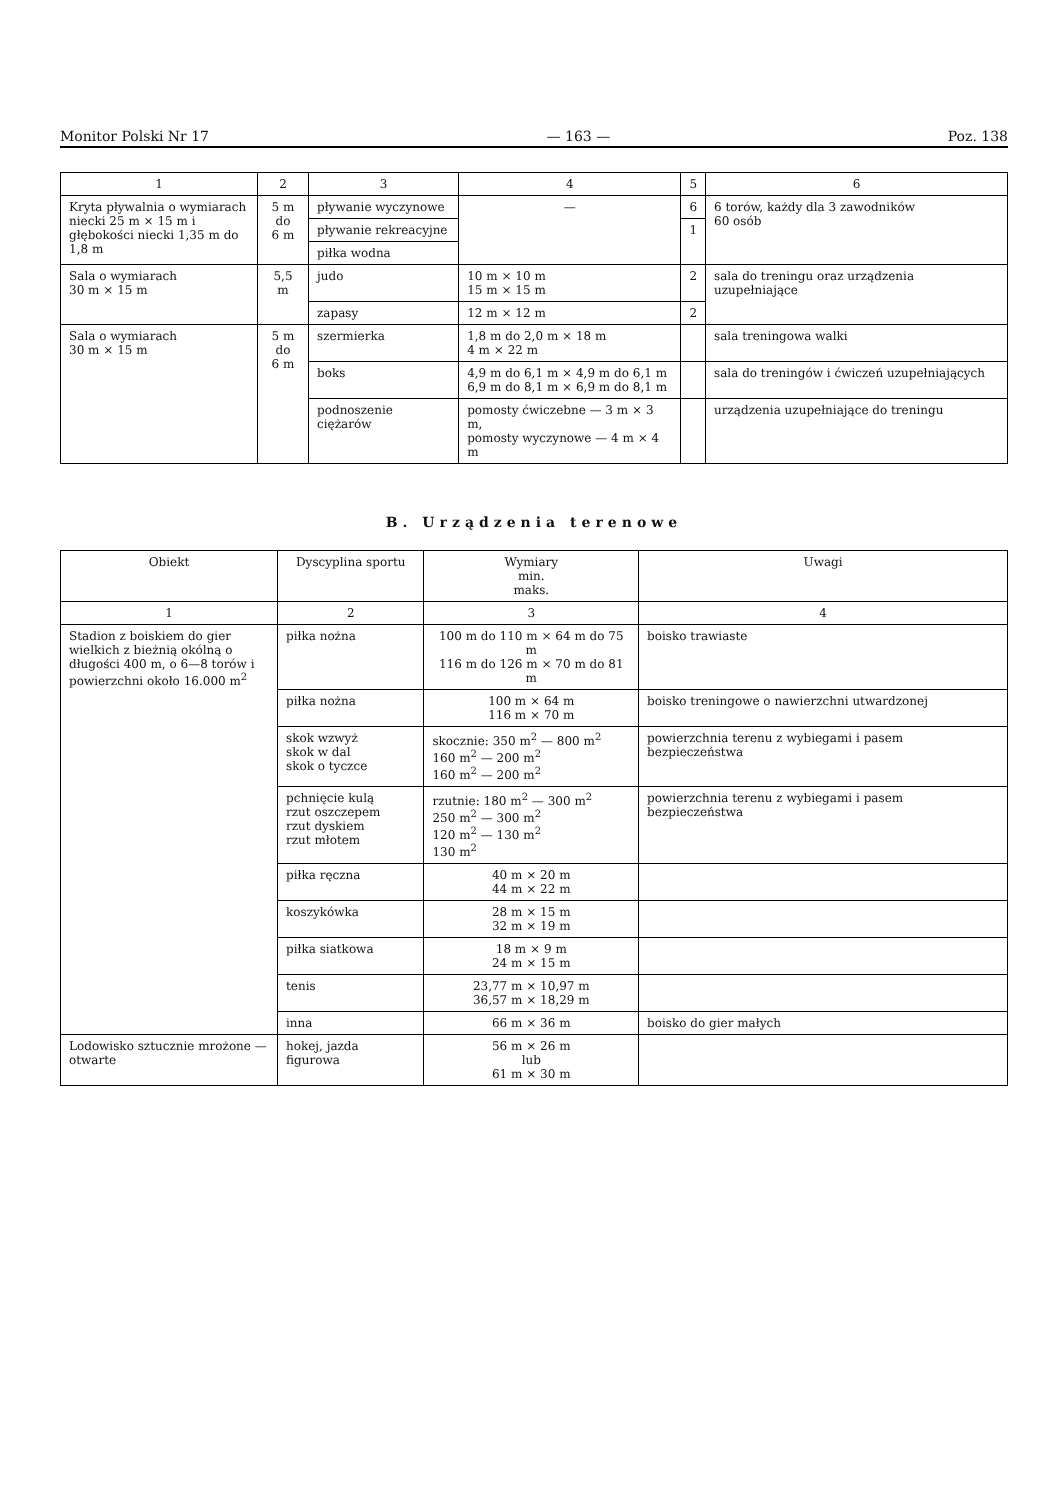Monitor Polski Nr 17 — 163 — Poz. 138
| 1 | 2 | 3 | 4 | 5 | 6 |
| --- | --- | --- | --- | --- | --- |
| Kryta pływalnia o wymiarach niecki 25 m × 15 m i głębokości niecki 1,35 m do 1,8 m | 5 m do 6 m | pływanie wyczynowe | — | 6 | 6 torów, każdy dla 3 zawodników 60 osób |
| | | pływanie rekreacyjne | | 1 | |
| | | piłka wodna | | | |
| Sala o wymiarach 30 m × 15 m | 5,5 m | judo | 10 m × 10 m 15 m × 15 m | 2 | sala do treningu oraz urządzenia uzupełniające |
| | | zapasy | 12 m × 12 m | 2 | |
| Sala o wymiarach 30 m × 15 m | 5 m do 6 m | szermierka | 1,8 m do 2,0 m × 18 m 4 m × 22 m | | sala treningowa walki |
| | | boks | 4,9 m do 6,1 m × 4,9 m do 6,1 m 6,9 m do 8,1 m × 6,9 m do 8,1 m | | sala do treningów i ćwiczeń uzupełniających |
| | | podnoszenie ciężarów | pomosty ćwiczebne — 3 m × 3 m, pomosty wyczynowe — 4 m × 4 m | | urządzenia uzupełniające do treningu |
B. Urządzenia terenowe
| Obiekt | Dyscyplina sportu | Wymiary min. maks. | Uwagi |
| --- | --- | --- | --- |
| 1 | 2 | 3 | 4 |
| Stadion z boiskiem do gier wielkich z bieżnią okólną o długości 400 m, o 6—8 torów i powierzchni około 16.000 m<sup>2</sup> | piłka nożna | 100 m do 110 m × 64 m do 75 m 116 m do 126 m × 70 m do 81 m | boisko trawiaste |
| | piłka nożna | 100 m × 64 m 116 m × 70 m | boisko treningowe o nawierzchni utwardzonej |
| | skok wzwyż skok w dal skok o tyczce | skocznie: 350 m<sup>2</sup> — 800 m<sup>2</sup> 160 m<sup>2</sup> — 200 m<sup>2</sup> 160 m<sup>2</sup> — 200 m<sup>2</sup> | powierzchnia terenu z wybiegami i pasem bezpieczeństwa |
| | pchnięcie kulą rzut oszczepem rzut dyskiem rzut młotem | rzutnie: 180 m<sup>2</sup> — 300 m<sup>2</sup> 250 m<sup>2</sup> — 300 m<sup>2</sup> 120 m<sup>2</sup> — 130 m<sup>2</sup> 130 m<sup>2</sup> | powierzchnia terenu z wybiegami i pasem bezpieczeństwa |
| | piłka ręczna | 40 m × 20 m 44 m × 22 m | |
| | koszykówka | 28 m × 15 m 32 m × 19 m | |
| | piłka siatkowa | 18 m × 9 m 24 m × 15 m | |
| | tenis | 23,77 m × 10,97 m 36,57 m × 18,29 m | |
| | inna | 66 m × 36 m | boisko do gier małych |
| Lodowisko sztucznie mrożone — otwarte | hokej, jazda figurowa | 56 m × 26 m lub 61 m × 30 m | |